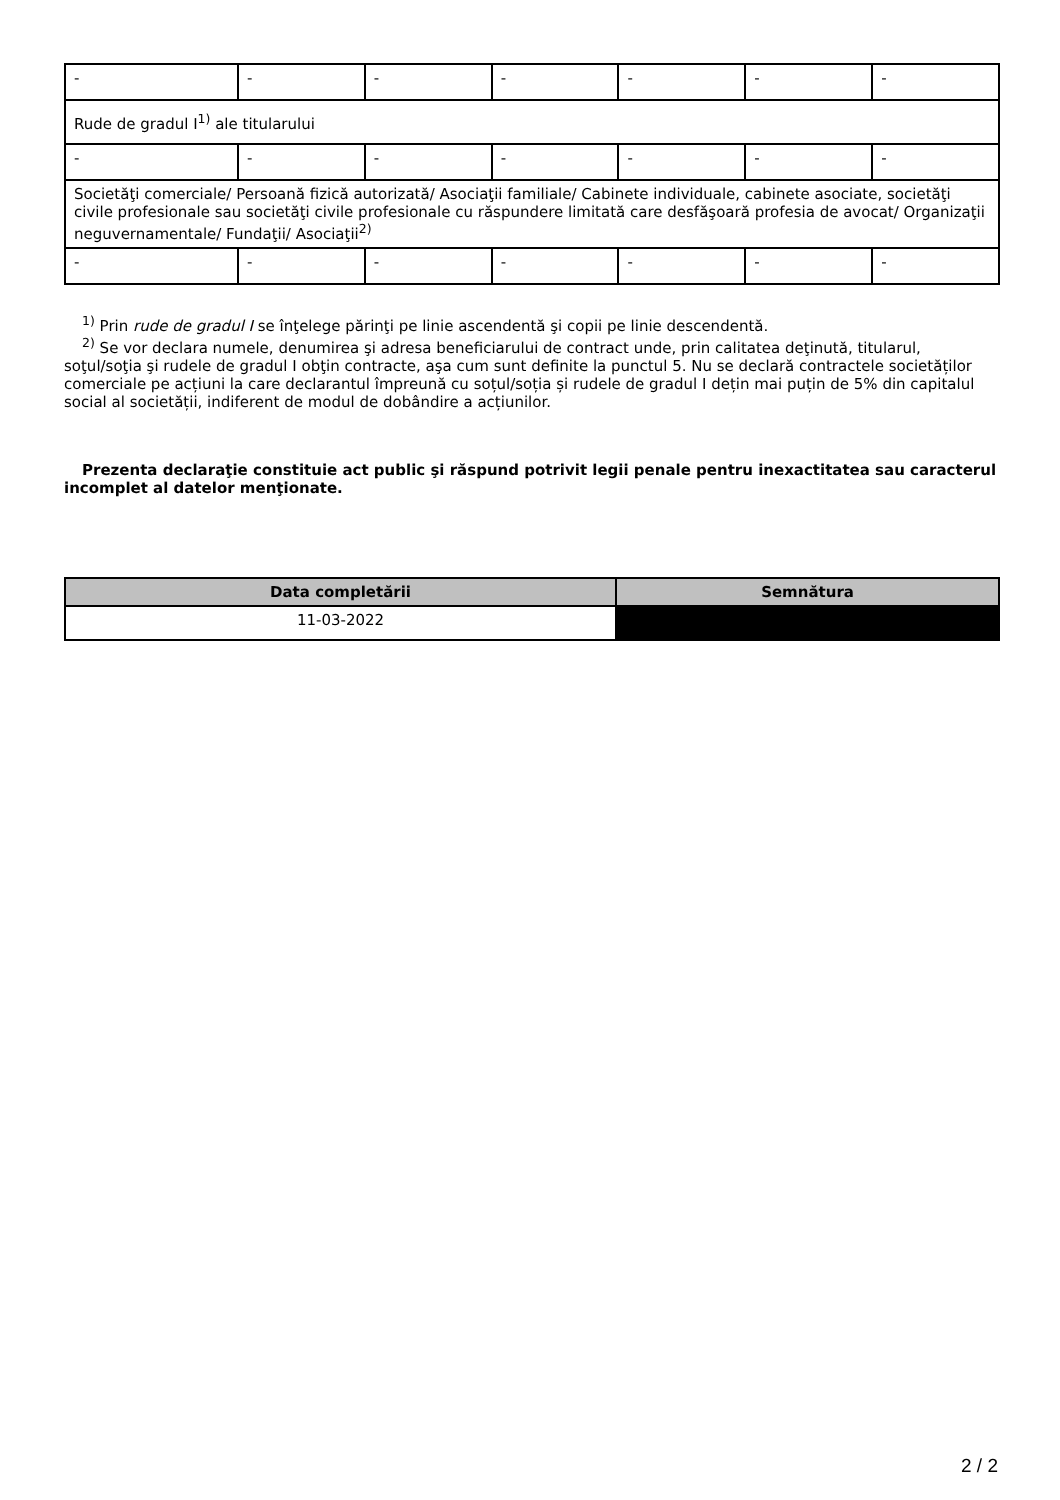| - | - | - | - | - | - | - |
| Rude de gradul I<sup>1)</sup> ale titularului | | | | | | |
| - | - | - | - | - | - | - |
| Societăţi comerciale/ Persoană fizică autorizată/ Asociaţii familiale/ Cabinete individuale, cabinete asociate, societăţi civile profesionale sau societăţi civile profesionale cu răspundere limitată care desfăşoară profesia de avocat/ Organizaţii neguvernamentale/ Fundaţii/ Asociaţii<sup>2)</sup> | | | | | | |
| - | - | - | - | - | - | - |
<sup>1)</sup> Prin rude de gradul I se înţelege părinţi pe linie ascendentă şi copii pe linie descendentă.
<sup>2)</sup> Se vor declara numele, denumirea şi adresa beneficiarului de contract unde, prin calitatea deţinută, titularul, soţul/soţia şi rudele de gradul I obţin contracte, aşa cum sunt definite la punctul 5. Nu se declară contractele societăților comerciale pe acțiuni la care declarantul împreună cu soțul/soția și rudele de gradul I dețin mai puțin de 5% din capitalul social al societății, indiferent de modul de dobândire a acțiunilor.
Prezenta declaraţie constituie act public şi răspund potrivit legii penale pentru inexactitatea sau caracterul incomplet al datelor menţionate.
| Data completării | Semnătura |
| --- | --- |
| 11-03-2022 | |
2 / 2